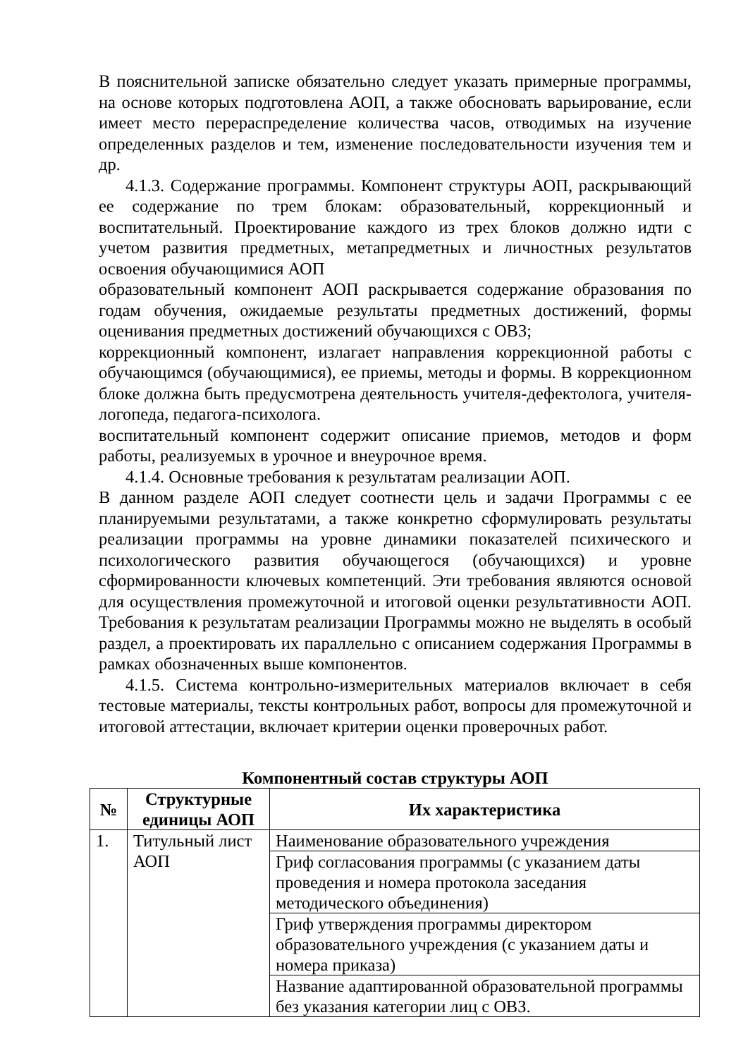В пояснительной записке обязательно следует указать примерные программы, на основе которых подготовлена АОП, а также обосновать варьирование, если имеет место перераспределение количества часов, отводимых на изучение определенных разделов и тем, изменение последовательности изучения тем и др.
4.1.3. Содержание программы. Компонент структуры АОП, раскрывающий ее содержание по трем блокам: образовательный, коррекционный и воспитательный. Проектирование каждого из трех блоков должно идти с учетом развития предметных, метапредметных и личностных результатов освоения обучающимися АОП
образовательный компонент АОП раскрывается содержание образования по годам обучения, ожидаемые результаты предметных достижений, формы оценивания предметных достижений обучающихся с ОВЗ;
коррекционный компонент, излагает направления коррекционной работы с обучающимся (обучающимися), ее приемы, методы и формы. В коррекционном блоке должна быть предусмотрена деятельность учителя-дефектолога, учителя-логопеда, педагога-психолога.
воспитательный компонент содержит описание приемов, методов и форм работы, реализуемых в урочное и внеурочное время.
4.1.4. Основные требования к результатам реализации АОП.
В данном разделе АОП следует соотнести цель и задачи Программы с ее планируемыми результатами, а также конкретно сформулировать результаты реализации программы на уровне динамики показателей психического и психологического развития обучающегося (обучающихся) и уровне сформированности ключевых компетенций. Эти требования являются основой для осуществления промежуточной и итоговой оценки результативности АОП. Требования к результатам реализации Программы можно не выделять в особый раздел, а проектировать их параллельно с описанием содержания Программы в рамках обозначенных выше компонентов.
4.1.5. Система контрольно-измерительных материалов включает в себя тестовые материалы, тексты контрольных работ, вопросы для промежуточной и итоговой аттестации, включает критерии оценки проверочных работ.
Компонентный состав структуры АОП
| № | Структурные единицы АОП | Их характеристика |
| --- | --- | --- |
| 1. | Титульный лист АОП | Наименование образовательного учреждения |
| | | Гриф согласования программы (с указанием даты проведения и номера протокола заседания методического объединения) |
| | | Гриф утверждения программы директором образовательного учреждения (с указанием даты и номера приказа) |
| | | Название адаптированной образовательной программы без указания категории лиц с ОВЗ. |